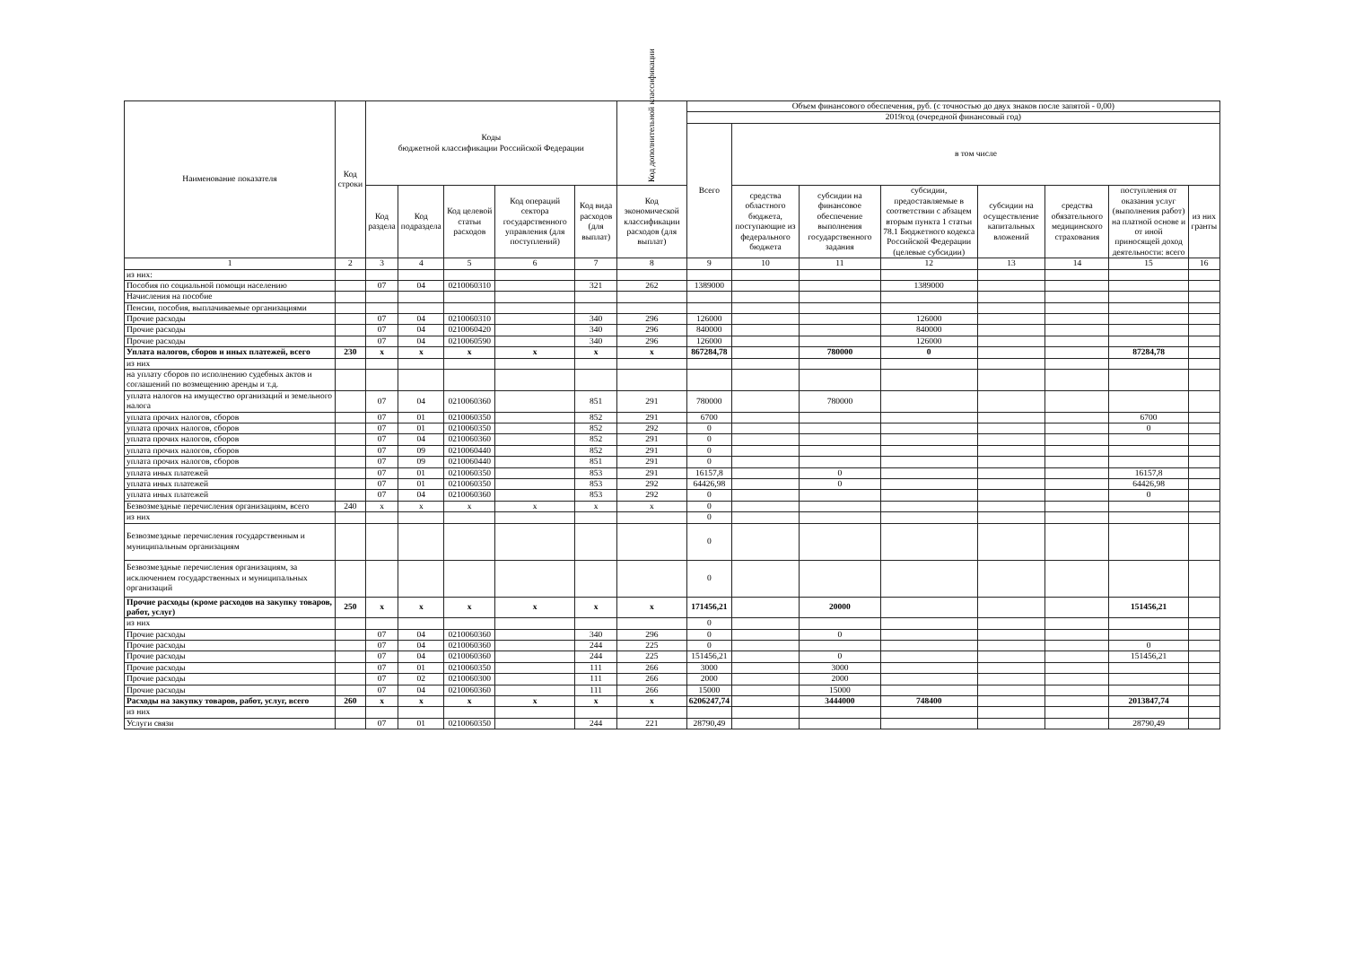| Наименование показателя | Код строки | Коды бюджетной классификации Российской Федерации | | | | | Код дополнительной классификации | Объем финансового обеспечения, руб. (с точностью до двух знаков после запятой - 0,00) | | | | | | | |
| --- | --- | --- | --- | --- | --- | --- | --- | --- | --- | --- | --- | --- | --- | --- | --- |
| | | | | | | | | 2019год (очередной финансовый год) | | | | | | | |
| | | | | | | | | Всего | в том числе | | | | | | |
| | | Код раздела | Код подраздела | Код целевой статьи расходов | Код операций сектора государственного управления (для поступлений) | Код вида расходов (для выплат) | Код экономической классификации расходов (для выплат) | | средства областного бюджета, поступающие из федерального бюджета | субсидии на финансовое обеспечение выполнения государственного задания | субсидии, предоставляемые в соответствии с абзацем вторым пункта 1 статьи 78.1 Бюджетного кодекса Российской Федерации (целевые субсидии) | субсидии на осуществление капитальных вложений | средства обязательного медицинского страхования | поступления от оказания услуг (выполнения работ) на платной основе и от иной приносящей доход деятельности: всего | из них гранты |
| 1 | 2 | 3 | 4 | 5 | 6 | 7 | 8 | 9 | 10 | 11 | 12 | 13 | 14 | 15 | 16 |
| из них: | | | | | | | | | | | | | | | |
| Пособия по социальной помощи населению | | 07 | 04 | 0210060310 | | 321 | 262 | 1389000 | | | 1389000 | | | | |
| Начисления на пособие | | | | | | | | | | | | | | | |
| Пенсии, пособия, выплачиваемые организациями | | | | | | | | | | | | | | | |
| Прочие расходы | | 07 | 04 | 0210060310 | | 340 | 296 | 126000 | | | 126000 | | | | |
| Прочие расходы | | 07 | 04 | 0210060420 | | 340 | 296 | 840000 | | | 840000 | | | | |
| Прочие расходы | | 07 | 04 | 0210060590 | | 340 | 296 | 126000 | | | 126000 | | | | |
| Уплата налогов, сборов и иных платежей, всего | 230 | x | x | x | x | x | x | 867284,78 | | 780000 | 0 | | | 87284,78 | |
| из них | | | | | | | | | | | | | | | |
| на уплату сборов по исполнению судебных актов и соглашений по возмещению аренды и т.д. | | | | | | | | | | | | | | | |
| уплата налогов на имущество организаций и земельного налога | | 07 | 04 | 0210060360 | | 851 | 291 | 780000 | | 780000 | | | | | |
| уплата прочих налогов, сборов | | 07 | 01 | 0210060350 | | 852 | 291 | 6700 | | | | | | 6700 | |
| уплата прочих налогов, сборов | | 07 | 01 | 0210060350 | | 852 | 292 | 0 | | | | | | 0 | |
| уплата прочих налогов, сборов | | 07 | 04 | 0210060360 | | 852 | 291 | 0 | | | | | | | |
| уплата прочих налогов, сборов | | 07 | 09 | 0210060440 | | 852 | 291 | 0 | | | | | | | |
| уплата прочих налогов, сборов | | 07 | 09 | 0210060440 | | 851 | 291 | 0 | | | | | | | |
| уплата иных платежей | | 07 | 01 | 0210060350 | | 853 | 291 | 16157,8 | | 0 | | | | 16157,8 | |
| уплата иных платежей | | 07 | 01 | 0210060350 | | 853 | 292 | 64426,98 | | 0 | | | | 64426,98 | |
| уплата иных платежей | | 07 | 04 | 0210060360 | | 853 | 292 | 0 | | | | | | 0 | |
| Безвозмездные перечисления организациям, всего | 240 | x | x | x | x | x | x | 0 | | | | | | | |
| из них | | | | | | | | 0 | | | | | | | |
| Безвозмездные перечисления государственным и муниципальным организациям | | | | | | | | 0 | | | | | | | |
| Безвозмездные перечисления организациям, за исключением государственных и муниципальных организаций | | | | | | | | 0 | | | | | | | |
| Прочие расходы (кроме расходов на закупку товаров, работ, услуг) | 250 | x | x | x | x | x | x | 171456,21 | | 20000 | | | | 151456,21 | |
| из них | | | | | | | | 0 | | | | | | | |
| Прочие расходы | | 07 | 04 | 0210060360 | | 340 | 296 | 0 | | 0 | | | | | |
| Прочие расходы | | 07 | 04 | 0210060360 | | 244 | 225 | 0 | | | | | | 0 | |
| Прочие расходы | | 07 | 04 | 0210060360 | | 244 | 225 | 151456,21 | | 0 | | | | 151456,21 | |
| Прочие расходы | | 07 | 01 | 0210060350 | | 111 | 266 | 3000 | | 3000 | | | | | |
| Прочие расходы | | 07 | 02 | 0210060300 | | 111 | 266 | 2000 | | 2000 | | | | | |
| Прочие расходы | | 07 | 04 | 0210060360 | | 111 | 266 | 15000 | | 15000 | | | | | |
| Расходы на закупку товаров, работ, услуг, всего | 260 | x | x | x | x | x | x | 6206247,74 | | 3444000 | 748400 | | | 2013847,74 | |
| из них | | | | | | | | | | | | | | | |
| Услуги связи | | 07 | 01 | 0210060350 | | 244 | 221 | 28790,49 | | | | | | 28790,49 | |